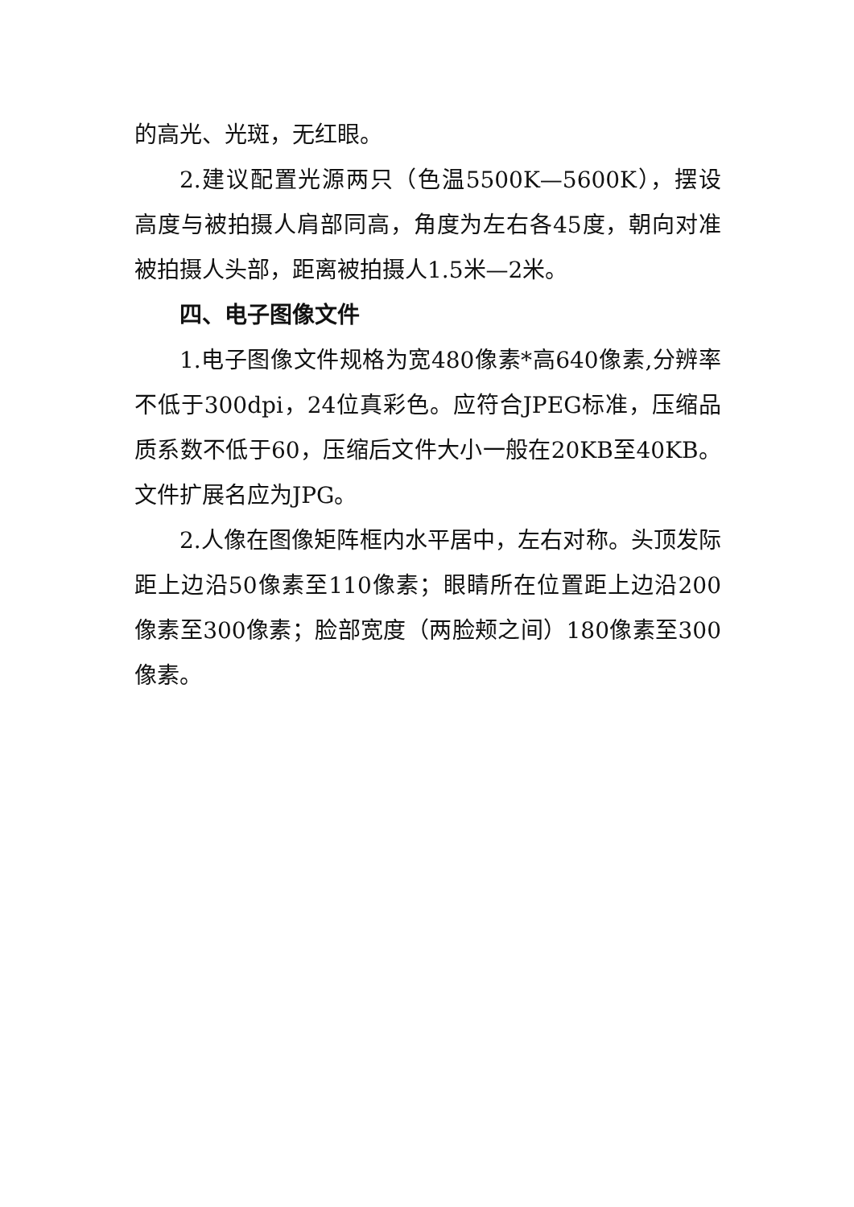的高光、光斑，无红眼。
2.建议配置光源两只（色温5500K—5600K），摆设高度与被拍摄人肩部同高，角度为左右各45度，朝向对准被拍摄人头部，距离被拍摄人1.5米—2米。
四、电子图像文件
1.电子图像文件规格为宽480像素*高640像素,分辨率不低于300dpi，24位真彩色。应符合JPEG标准，压缩品质系数不低于60，压缩后文件大小一般在20KB至40KB。文件扩展名应为JPG。
2.人像在图像矩阵框内水平居中，左右对称。头顶发际距上边沿50像素至110像素；眼睛所在位置距上边沿200像素至300像素；脸部宽度（两脸颊之间）180像素至300像素。